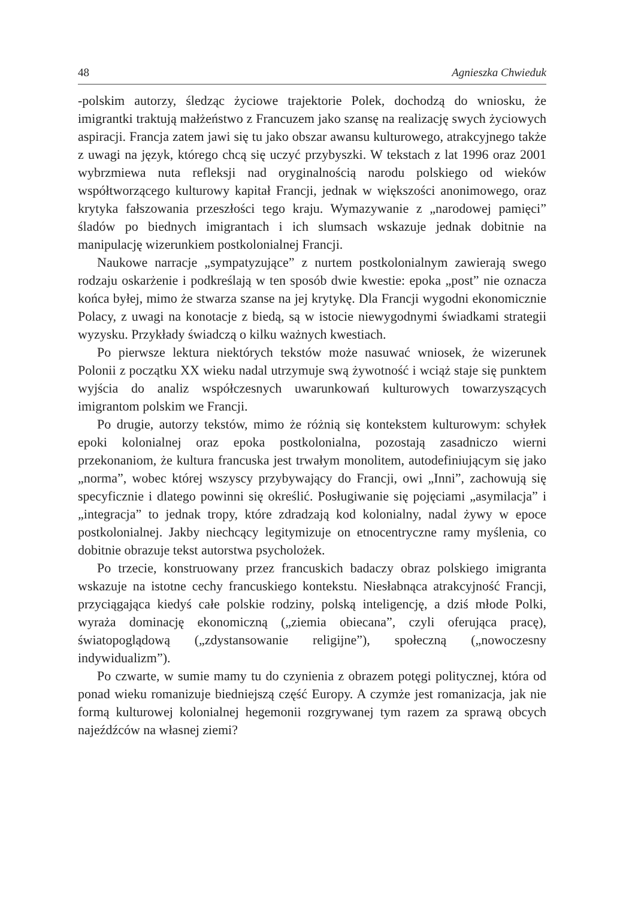48 Agnieszka Chwieduk
-polskim autorzy, śledząc życiowe trajektorie Polek, dochodzą do wniosku, że imigrantki traktują małżeństwo z Francuzem jako szansę na realizację swych życiowych aspiracji. Francja zatem jawi się tu jako obszar awansu kulturowego, atrakcyjnego także z uwagi na język, którego chcą się uczyć przybyszki. W tekstach z lat 1996 oraz 2001 wybrzmiewa nuta refleksji nad oryginalnością narodu polskiego od wieków współtworzącego kulturowy kapitał Francji, jednak w większości anonimowego, oraz krytyka fałszowania przeszłości tego kraju. Wymazywanie z „narodowej pamięci” śladów po biednych imigrantach i ich slumsach wskazuje jednak dobitnie na manipulację wizerunkiem postkolonialnej Francji.
Naukowe narracje „sympatyzujące” z nurtem postkolonialnym zawierają swego rodzaju oskarżenie i podkreślają w ten sposób dwie kwestie: epoka „post” nie oznacza końca byłej, mimo że stwarza szanse na jej krytykę. Dla Francji wygodni ekonomicznie Polacy, z uwagi na konotacje z biedą, są w istocie niewygodnymi świadkami strategii wyzysku. Przykłady świadczą o kilku ważnych kwestiach.
Po pierwsze lektura niektórych tekstów może nasuwać wniosek, że wizerunek Polonii z początku XX wieku nadal utrzymuje swą żywotność i wciąż staje się punktem wyjścia do analiz współczesnych uwarunkowań kulturowych towarzyszących imigrantom polskim we Francji.
Po drugie, autorzy tekstów, mimo że różnią się kontekstem kulturowym: schyłek epoki kolonialnej oraz epoka postkolonialna, pozostają zasadniczo wierni przekonaniom, że kultura francuska jest trwałym monolitem, autodefiniującym się jako „norma”, wobec której wszyscy przybywający do Francji, owi „Inni”, zachowują się specyficznie i dlatego powinni się określić. Posługiwanie się pojęciami „asymilacja” i „integracja” to jednak tropy, które zdradzają kod kolonialny, nadal żywy w epoce postkolonialnej. Jakby niechcący legitymizuje on etnocentryczne ramy myślenia, co dobitnie obrazuje tekst autorstwa psycholożek.
Po trzecie, konstruowany przez francuskich badaczy obraz polskiego imigranta wskazuje na istotne cechy francuskiego kontekstu. Niesłabnąca atrakcyjność Francji, przyciągająca kiedyś całe polskie rodziny, polską inteligencję, a dziś młode Polki, wyraża dominację ekonomiczną („ziemia obiecana”, czyli oferująca pracę), światopoglądową („zdystansowanie religijne”), społeczną („nowoczesny indywidualizm”).
Po czwarte, w sumie mamy tu do czynienia z obrazem potęgi politycznej, która od ponad wieku romanizuje biedniejszą część Europy. A czymże jest romanizacja, jak nie formą kulturowej kolonialnej hegemonii rozgrywanej tym razem za sprawą obcych najeźdźców na własnej ziemi?